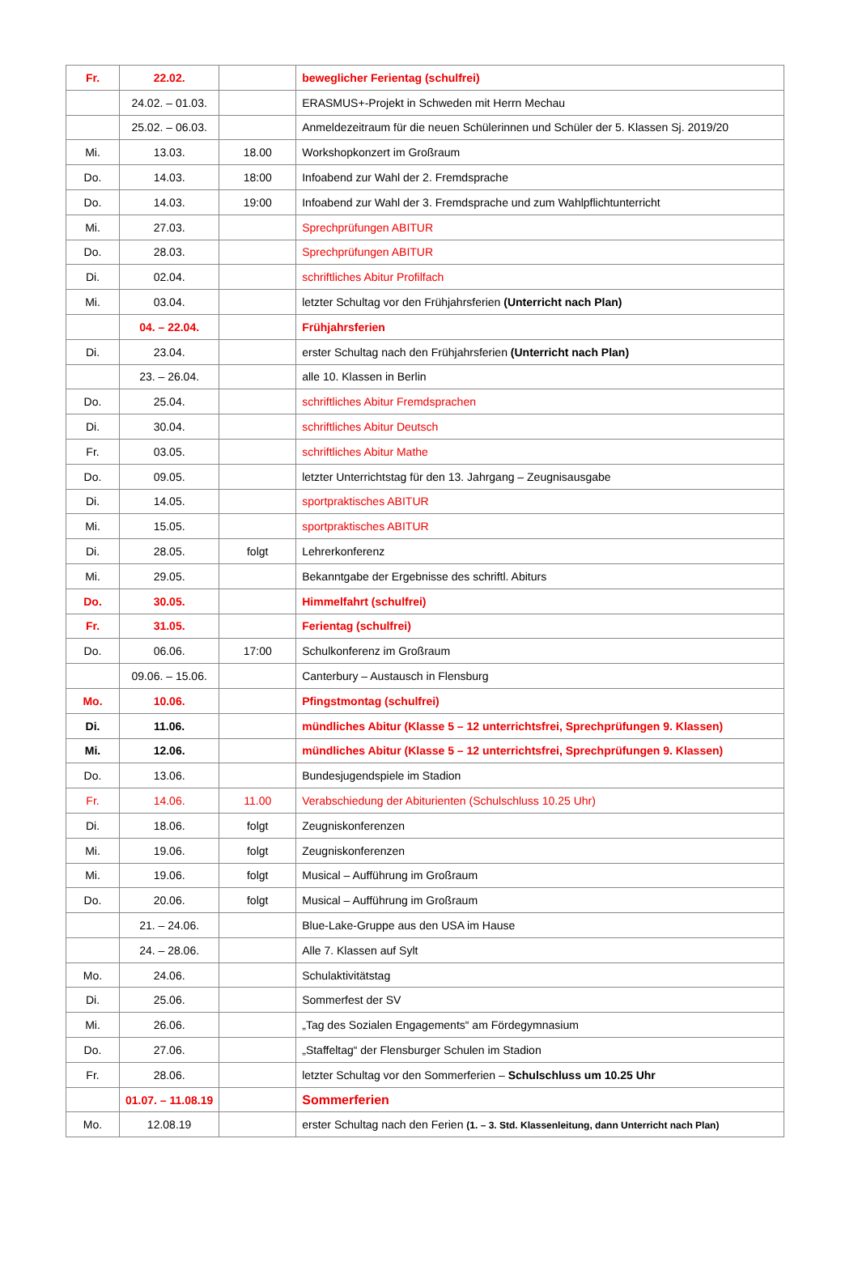| Fr. | 22.02. | | beweglicher Ferientag (schulfrei) |
| | 24.02. – 01.03. | | ERASMUS+-Projekt in Schweden mit Herrn Mechau |
| | 25.02. – 06.03. | | Anmeldezeitraum für die neuen Schülerinnen und Schüler der 5. Klassen Sj. 2019/20 |
| Mi. | 13.03. | 18.00 | Workshopkonzert im Großraum |
| Do. | 14.03. | 18:00 | Infoabend zur Wahl der 2. Fremdsprache |
| Do. | 14.03. | 19:00 | Infoabend zur Wahl der 3. Fremdsprache und zum Wahlpflichtunterricht |
| Mi. | 27.03. | | Sprechprüfungen ABITUR |
| Do. | 28.03. | | Sprechprüfungen ABITUR |
| Di. | 02.04. | | schriftliches Abitur Profilfach |
| Mi. | 03.04. | | letzter Schultag vor den Frühjahrsferien (Unterricht nach Plan) |
| | 04. – 22.04. | | Frühjahrsferien |
| Di. | 23.04. | | erster Schultag nach den Frühjahrsferien (Unterricht nach Plan) |
| | 23. – 26.04. | | alle 10. Klassen in Berlin |
| Do. | 25.04. | | schriftliches Abitur Fremdsprachen |
| Di. | 30.04. | | schriftliches Abitur Deutsch |
| Fr. | 03.05. | | schriftliches Abitur Mathe |
| Do. | 09.05. | | letzter Unterrichtstag für den 13. Jahrgang – Zeugnisausgabe |
| Di. | 14.05. | | sportpraktisches ABITUR |
| Mi. | 15.05. | | sportpraktisches ABITUR |
| Di. | 28.05. | folgt | Lehrerkonferenz |
| Mi. | 29.05. | | Bekanntgabe der Ergebnisse des schriftl. Abiturs |
| Do. | 30.05. | | Himmelfahrt (schulfrei) |
| Fr. | 31.05. | | Ferientag (schulfrei) |
| Do. | 06.06. | 17:00 | Schulkonferenz im Großraum |
| | 09.06. – 15.06. | | Canterbury – Austausch in Flensburg |
| Mo. | 10.06. | | Pfingstmontag (schulfrei) |
| Di. | 11.06. | | mündliches Abitur (Klasse 5 – 12 unterrichtsfrei, Sprechprüfungen 9. Klassen) |
| Mi. | 12.06. | | mündliches Abitur (Klasse 5 – 12 unterrichtsfrei, Sprechprüfungen 9. Klassen) |
| Do. | 13.06. | | Bundesjugendspiele im Stadion |
| Fr. | 14.06. | 11.00 | Verabschiedung der Abiturienten (Schulschluss 10.25 Uhr) |
| Di. | 18.06. | folgt | Zeugniskonferenzen |
| Mi. | 19.06. | folgt | Zeugniskonferenzen |
| Mi. | 19.06. | folgt | Musical – Aufführung im Großraum |
| Do. | 20.06. | folgt | Musical – Aufführung im Großraum |
| | 21. – 24.06. | | Blue-Lake-Gruppe aus den USA im Hause |
| | 24. – 28.06. | | Alle 7. Klassen auf Sylt |
| Mo. | 24.06. | | Schulaktivitätstag |
| Di. | 25.06. | | Sommerfest der SV |
| Mi. | 26.06. | | „Tag des Sozialen Engagements“ am Fördegymnasium |
| Do. | 27.06. | | „Staffeltag“ der Flensburger Schulen im Stadion |
| Fr. | 28.06. | | letzter Schultag vor den Sommerferien – Schulschluss um 10.25 Uhr |
| | 01.07. – 11.08.19 | | Sommerferien |
| Mo. | 12.08.19 | | erster Schultag nach den Ferien (1. – 3. Std. Klassenleitung, dann Unterricht nach Plan) |